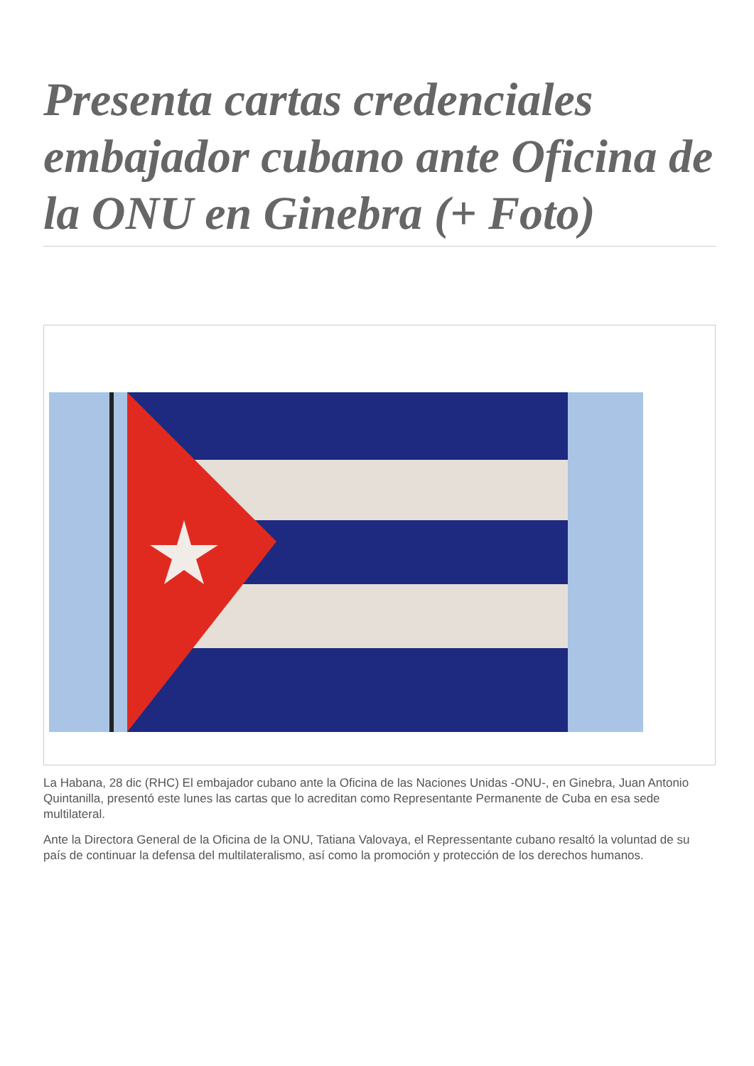Presenta cartas credenciales embajador cubano ante Oficina de la ONU en Ginebra (+ Foto)
La Habana, 28 dic (RHC) El embajador cubano ante la Oficina de las Naciones Unidas -ONU-, en Ginebra, Juan Antonio Quintanilla, presentó este lunes las cartas que lo acreditan como Representante Permanente de Cuba en esa sede multilateral.
Ante la Directora General de la Oficina de la ONU, Tatiana Valovaya, el Repressentante cubano resaltó la voluntad de su país de continuar la defensa del multilateralismo, así como la promoción y protección de los derechos humanos.